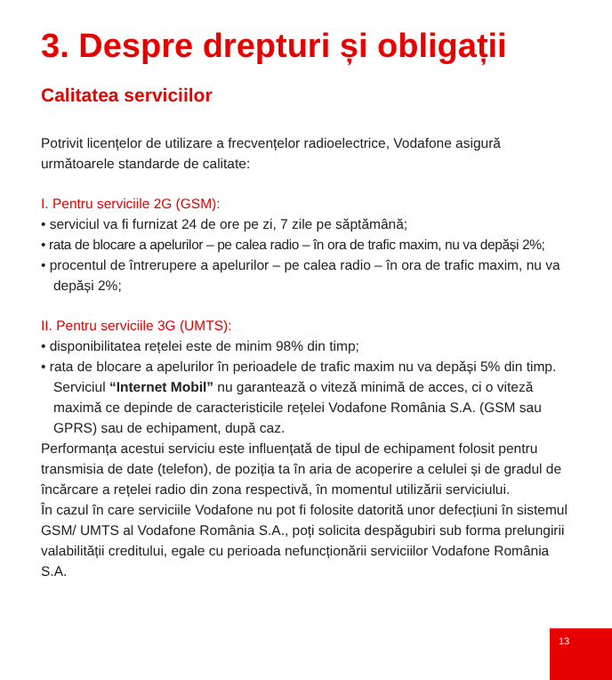3. Despre drepturi și obligații
Calitatea serviciilor
Potrivit licențelor de utilizare a frecvențelor radioelectrice, Vodafone asigură următoarele standarde de calitate:
I. Pentru serviciile 2G (GSM):
• serviciul va fi furnizat 24 de ore pe zi, 7 zile pe săptămână;
• rata de blocare a apelurilor – pe calea radio – în ora de trafic maxim, nu va depăși 2%;
• procentul de întrerupere a apelurilor – pe calea radio – în ora de trafic maxim, nu va depăși 2%;
II. Pentru serviciile 3G (UMTS):
• disponibilitatea rețelei este de minim 98% din timp;
• rata de blocare a apelurilor în perioadele de trafic maxim nu va depăși 5% din timp. Serviciul “Internet Mobil” nu garantează o viteză minimă de acces, ci o viteză maximă ce depinde de caracteristicile rețelei Vodafone România S.A. (GSM sau GPRS) sau de echipament, după caz.
Performanța acestui serviciu este influențată de tipul de echipament folosit pentru transmisia de date (telefon), de poziția ta în aria de acoperire a celulei și de gradul de încărcare a rețelei radio din zona respectivă, în momentul utilizării serviciului.
În cazul în care serviciile Vodafone nu pot fi folosite datorită unor defecțiuni în sistemul GSM/ UMTS al Vodafone România S.A., poți solicita despăgubiri sub forma prelungirii valabilității creditului, egale cu perioada nefuncționării serviciilor Vodafone România S.A.
13